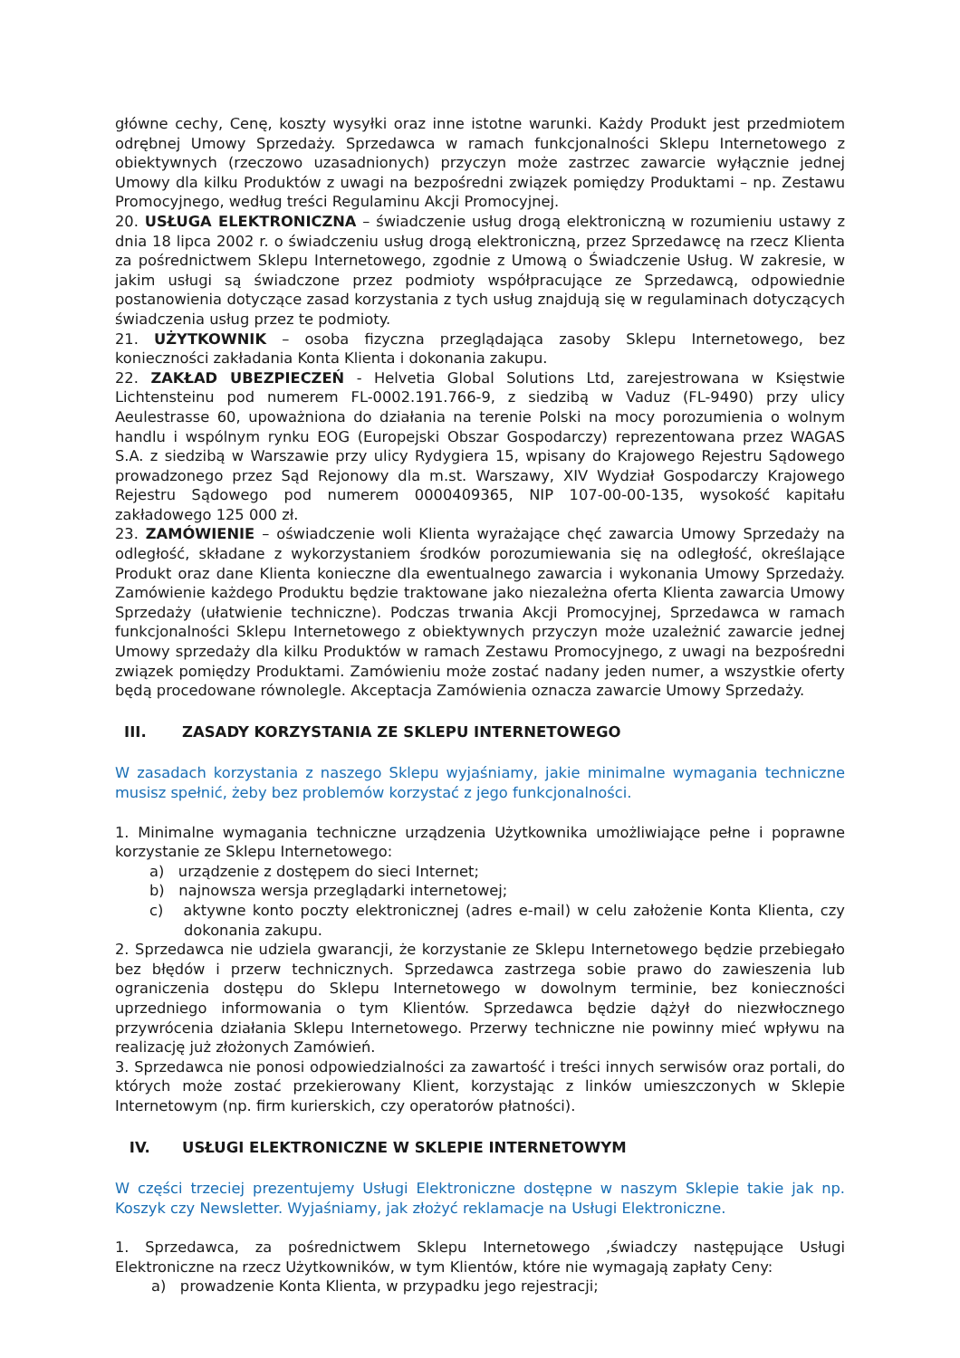główne cechy, Cenę, koszty wysyłki oraz inne istotne warunki. Każdy Produkt jest przedmiotem odrębnej Umowy Sprzedaży. Sprzedawca w ramach funkcjonalności Sklepu Internetowego z obiektywnych (rzeczowo uzasadnionych) przyczyn może zastrzec zawarcie wyłącznie jednej Umowy dla kilku Produktów z uwagi na bezpośredni związek pomiędzy Produktami – np. Zestawu Promocyjnego, według treści Regulaminu Akcji Promocyjnej.
20. USŁUGA ELEKTRONICZNA – świadczenie usług drogą elektroniczną w rozumieniu ustawy z dnia 18 lipca 2002 r. o świadczeniu usług drogą elektroniczną, przez Sprzedawcę na rzecz Klienta za pośrednictwem Sklepu Internetowego, zgodnie z Umową o Świadczenie Usług. W zakresie, w jakim usługi są świadczone przez podmioty współpracujące ze Sprzedawcą, odpowiednie postanowienia dotyczące zasad korzystania z tych usług znajdują się w regulaminach dotyczących świadczenia usług przez te podmioty.
21. UŻYTKOWNIK – osoba fizyczna przeglądająca zasoby Sklepu Internetowego, bez konieczności zakładania Konta Klienta i dokonania zakupu.
22. ZAKŁAD UBEZPIECZEŃ - Helvetia Global Solutions Ltd, zarejestrowana w Księstwie Lichtensteinu pod numerem FL-0002.191.766-9, z siedzibą w Vaduz (FL-9490) przy ulicy Aeulestrasse 60, upoważniona do działania na terenie Polski na mocy porozumienia o wolnym handlu i wspólnym rynku EOG (Europejski Obszar Gospodarczy) reprezentowana przez WAGAS S.A. z siedzibą w Warszawie przy ulicy Rydygiera 15, wpisany do Krajowego Rejestru Sądowego prowadzonego przez Sąd Rejonowy dla m.st. Warszawy, XIV Wydział Gospodarczy Krajowego Rejestru Sądowego pod numerem 0000409365, NIP 107-00-00-135, wysokość kapitału zakładowego 125 000 zł.
23. ZAMÓWIENIE – oświadczenie woli Klienta wyrażające chęć zawarcia Umowy Sprzedaży na odległość, składane z wykorzystaniem środków porozumiewania się na odległość, określające Produkt oraz dane Klienta konieczne dla ewentualnego zawarcia i wykonania Umowy Sprzedaży. Zamówienie każdego Produktu będzie traktowane jako niezależna oferta Klienta zawarcia Umowy Sprzedaży (ułatwienie techniczne). Podczas trwania Akcji Promocyjnej, Sprzedawca w ramach funkcjonalności Sklepu Internetowego z obiektywnych przyczyn może uzależnić zawarcie jednej Umowy sprzedaży dla kilku Produktów w ramach Zestawu Promocyjnego, z uwagi na bezpośredni związek pomiędzy Produktami. Zamówieniu może zostać nadany jeden numer, a wszystkie oferty będą procedowane równolegle. Akceptacja Zamówienia oznacza zawarcie Umowy Sprzedaży.
III. ZASADY KORZYSTANIA ZE SKLEPU INTERNETOWEGO
W zasadach korzystania z naszego Sklepu wyjaśniamy, jakie minimalne wymagania techniczne musisz spełnić, żeby bez problemów korzystać z jego funkcjonalności.
1. Minimalne wymagania techniczne urządzenia Użytkownika umożliwiające pełne i poprawne korzystanie ze Sklepu Internetowego:
a) urządzenie z dostępem do sieci Internet;
b) najnowsza wersja przeglądarki internetowej;
c) aktywne konto poczty elektronicznej (adres e-mail) w celu założenie Konta Klienta, czy dokonania zakupu.
2. Sprzedawca nie udziela gwarancji, że korzystanie ze Sklepu Internetowego będzie przebiegało bez błędów i przerw technicznych. Sprzedawca zastrzega sobie prawo do zawieszenia lub ograniczenia dostępu do Sklepu Internetowego w dowolnym terminie, bez konieczności uprzedniego informowania o tym Klientów. Sprzedawca będzie dążył do niezwłocznego przywrócenia działania Sklepu Internetowego. Przerwy techniczne nie powinny mieć wpływu na realizację już złożonych Zamówień.
3. Sprzedawca nie ponosi odpowiedzialności za zawartość i treści innych serwisów oraz portali, do których może zostać przekierowany Klient, korzystając z linków umieszczonych w Sklepie Internetowym (np. firm kurierskich, czy operatorów płatności).
IV. USŁUGI ELEKTRONICZNE W SKLEPIE INTERNETOWYM
W części trzeciej prezentujemy Usługi Elektroniczne dostępne w naszym Sklepie takie jak np. Koszyk czy Newsletter. Wyjaśniamy, jak złożyć reklamacje na Usługi Elektroniczne.
1. Sprzedawca, za pośrednictwem Sklepu Internetowego ,świadczy następujące Usługi Elektroniczne na rzecz Użytkowników, w tym Klientów, które nie wymagają zapłaty Ceny:
a) prowadzenie Konta Klienta, w przypadku jego rejestracji;